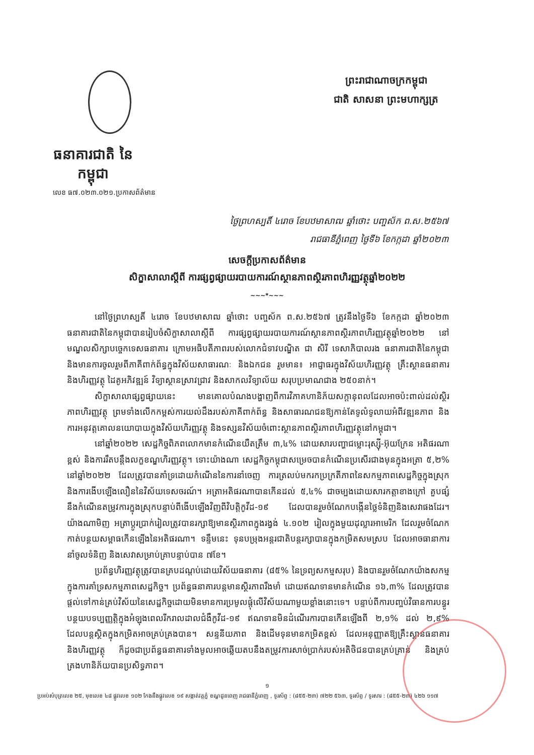ធនាគារជាតិ នៃ កម្ពុជា
ព្រះរាជាណាចក្រកម្ពុជា
ជាតិ សាសនា ព្រះមហាក្សត្រ
លេខ ធ៧.០២៣.០២១.ប្រកាសព័ត៌មាន
ថ្ងៃព្រហស្បតិ៍ ៤រោច ខែបឋមាសាឍ ឆ្នាំថោះ បញ្ចស័ក ព.ស.២៥៦៧
រាជធានីភ្នំពេញ ថ្ងៃទី៦ ខែកក្កដា ឆ្នាំ២០២៣
សេចក្តីប្រកាសព័ត៌មាន
សិក្ខាសាលាស្តីពី ការផ្សព្វផ្សាយរបាយការណ៍ស្ថានភាពស្ថិរភាពហិរញ្ញវត្ថុឆ្នាំ២០២២
~~~*~~~
នៅថ្ងៃព្រហស្បតិ៍ ៤រោច ខែបឋមាសាឍ ឆ្នាំថោះ បញ្ចស័ក ព.ស.២៥៦៧ ត្រូវនឹងថ្ងៃទី៦ ខែកក្កដា ឆ្នាំ២០២៣ ធនាគារជាតិនៃកម្ពុជាបានរៀបចំសិក្ខាសាលាស្តីពី ការផ្សព្វផ្សាយរបាយការណ៍ស្ថានភាពស្ថិរភាពហិរញ្ញវត្ថុឆ្នាំ២០២២ នៅមណ្ឌលសិក្សាបច្ចេកទេសធនាគារ ក្រោមអធិបតីភាពរបស់លោកជំទាវបណ្ឌិត ជា សិរី ទេសាភិបាលរង ធនាគារជាតិនៃកម្ពុជា និងមានការចូលរួមពីភាគីពាក់ព័ន្ធក្នុងវិស័យសាធារណៈ និងឯកជន រួមមាន៖ អាជ្ញាធរក្នុងវិស័យហិរញ្ញវត្ថុ គ្រឹះស្ថានធនាគារនិងហិរញ្ញវត្ថុ ដៃគូអភិវឌ្ឍន៍ វិទ្យាស្ថានស្រាវជ្រាវ និងសាកលវិទ្យាល័យ សរុបប្រមាណជាង ២៥០នាក់។
សិក្ខាសាលាផ្សព្វផ្សាយនេះ មានគោលបំណងបង្ហាញពីការវិភាគហានិភ័យសក្តានុពលដែលអាចប៉ះពាល់ដល់ស្ថិរភាពហិរញ្ញវត្ថុ ព្រមទាំងលើកកម្ពស់ការយល់ដឹងរបស់ភាគីពាក់ព័ន្ធ និងសាធារណជនឱ្យកាន់តែទូលំទូលាយអំពីវឌ្ឍនភាព និងការអនុវត្តគោលនយោបាយក្នុងវិស័យហិរញ្ញវត្ថុ និងទស្សនវិស័យចំពោះស្ថានភាពស្ថិរភាពហិរញ្ញវត្ថុនៅកម្ពុជា។
នៅឆ្នាំ២០២២ សេដ្ឋកិច្ចពិភពលោកមានកំណើនយឺតត្រឹម ៣,៤% ដោយសារបញ្ហាជម្លោះរុស្ស៊ី-អ៊ុយក្រែន អតិផរណាខ្ពស់ និងការរឹតបន្តឹងលក្ខខណ្ឌហិរញ្ញវត្ថុ។ ទោះយ៉ាងណា សេដ្ឋកិច្ចកម្ពុជាសម្រេចបានកំណើនប្រសើរជាងមុនក្នុងអត្រា ៥,២% នៅឆ្នាំ២០២២ ដែលត្រូវបានគាំទ្រដោយកំណើននៃការនាំចេញ ការត្រលប់មករកប្រក្រតីភាពនៃសកម្មភាពសេដ្ឋកិច្ចក្នុងស្រុក និងការងើបឡើងលឿននៃវិស័យទេសចរណ៍។ អត្រាអតិផរណាបានកើនដល់ ៥,៤% ជាចម្បងដោយសារកត្តាខាងក្រៅ គួបផ្សំនឹងកំណើនតម្រូវការក្នុងស្រុកបន្ទាប់ពីងើបឡើងវិញពីវិបត្តិកូវីដ-១៩ ដែលបានរួមចំណែកបង្កើនថ្លៃទំនិញនិងសេវាផងដែរ។ យ៉ាងណាមិញ អត្រាប្តូរប្រាក់រៀលត្រូវបានរក្សាឱ្យមានស្ថិរភាពក្នុងរង្វង់ ៤.១០២ រៀលក្នុងមួយដុល្លារអាមេរិក ដែលរួមចំណែកកាត់បន្ថយសម្ពាធកើនឡើងនៃអតិផរណា។ ទន្ទឹមនេះ ទុនបម្រុងអន្តរជាតិបន្តរក្សាបានក្នុងកម្រិតសមស្រប ដែលអាចធានាការនាំចូលទំនិញ និងសេវាសម្រាប់គ្រាបន្ទាប់បាន ៧ខែ។
ប្រព័ន្ធហិរញ្ញវត្ថុត្រូវបានគ្របដណ្តប់ដោយវិស័យធនាគារ (៨៥% នៃទ្រព្យសកម្មសរុប) និងបានរួមចំណែកយ៉ាងសកម្មក្នុងការគាំទ្រសកម្មភាពសេដ្ឋកិច្ច។ ប្រព័ន្ធធនាគារបន្តមានស្ថិរភាពរឹងមាំ ដោយឥណទានមានកំណើន ១៦,៣% ដែលត្រូវបានផ្តល់ទៅកាន់គ្រប់វិស័យនៃសេដ្ឋកិច្ចដោយមិនមានការប្រមូលផ្តុំលើវិស័យណាមួយខ្លាំងនោះទេ។ បន្ទាប់ពីការបញ្ចប់វិធានការបន្ធូរបន្ថយបទប្បញ្ញត្តិក្នុងអំឡុងពេលរីករាលដាលជំងឺកូវីដ-១៩ ឥណទានមិនដំណើរការបានកើនឡើងពី ២,១% ដល់ ២,៩% ដែលបន្តស្ថិតក្នុងកម្រិតអាចគ្រប់គ្រងបាន។ សន្ទនីយភាព និងដើមទុនមានកម្រិតខ្ពស់ ដែលអនុញ្ញាតឱ្យគ្រឹះស្ថានធនាគារ និងហិរញ្ញវត្ថុ ក៏ដូចជាប្រព័ន្ធធនាគារទាំងមូលអាចឆ្លើយតបនឹងតម្រូវការសាច់ប្រាក់របស់អតិថិជនបានគ្រប់គ្រាន់ និងគ្រប់គ្រងហានិភ័យបានប្រសិទ្ធភាព។
១
ប្រអប់សំបុត្រលេខ ២៥, មុខលេខ ៤៨ ផ្លូវលេខ ១០២ កែងនឹងផ្លូវលេខ ១៩ សង្កាត់វត្តភ្នំ ខណ្ឌដូនពេញ រាជធានីភ្នំពេញ , ទូរស័ព្ទ : (៨៥៥-២៣) ៧២២ ៥៦៣, ទូរស័ព្ទ / ទូរសារ : (៨៥៥-២៣) ៤២៦ ១១៧